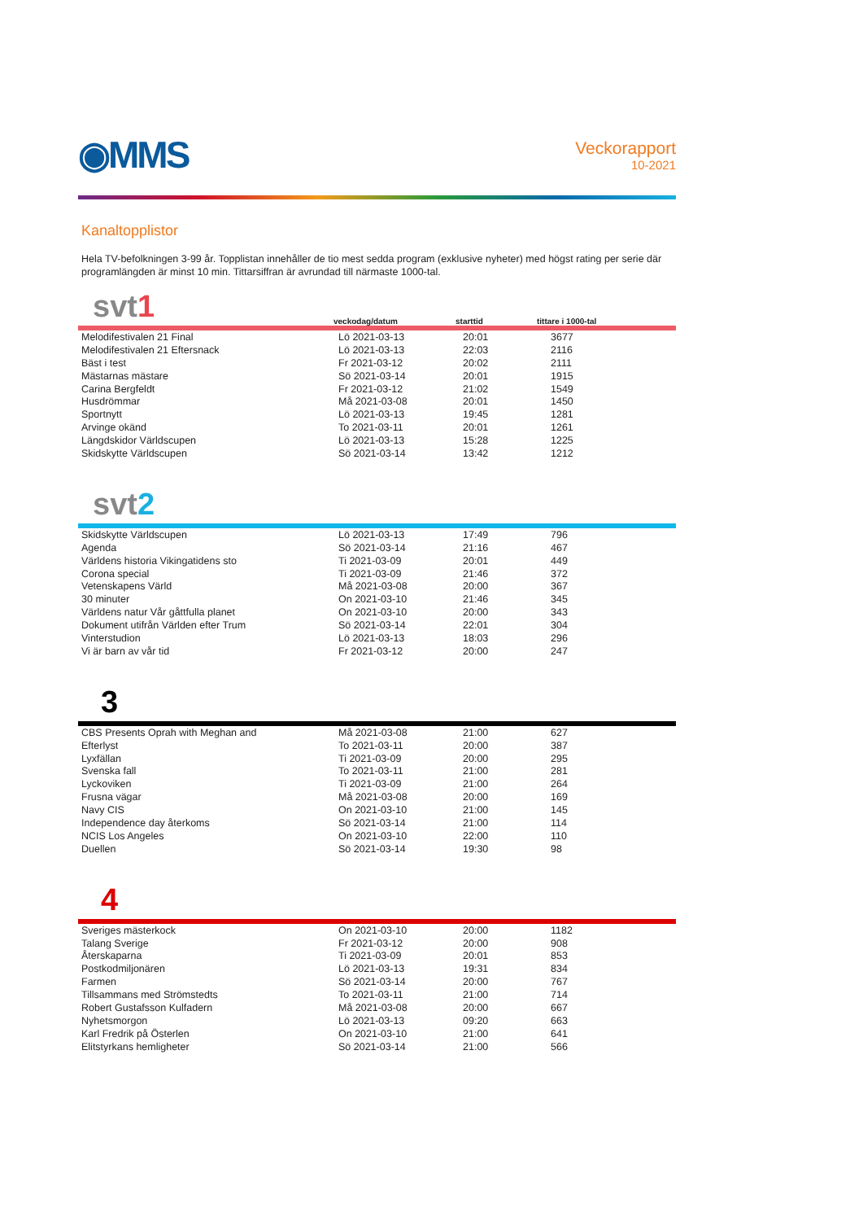◉MMS
Veckorapport
10-2021
Kanaltopplistor
Hela TV-befolkningen 3-99 år. Topplistan innehåller de tio mest sedda program (exklusive nyheter) med högst rating per serie där programlängden är minst 10 min. Tittarsiffran är avrundad till närmaste 1000-tal.
svt1
veckodag/datum starttid tittare i 1000-tal
| Melodifestivalen 21 Final | Lö 2021-03-13 | 20:01 | 3677 |
| Melodifestivalen 21 Eftersnack | Lö 2021-03-13 | 22:03 | 2116 |
| Bäst i test | Fr 2021-03-12 | 20:02 | 2111 |
| Mästarnas mästare | Sö 2021-03-14 | 20:01 | 1915 |
| Carina Bergfeldt | Fr 2021-03-12 | 21:02 | 1549 |
| Husdrömmar | Må 2021-03-08 | 20:01 | 1450 |
| Sportnytt | Lö 2021-03-13 | 19:45 | 1281 |
| Arvinge okänd | To 2021-03-11 | 20:01 | 1261 |
| Längdskidor Världscupen | Lö 2021-03-13 | 15:28 | 1225 |
| Skidskytte Världscupen | Sö 2021-03-14 | 13:42 | 1212 |
svt2
| Skidskytte Världscupen | Lö 2021-03-13 | 17:49 | 796 |
| Agenda | Sö 2021-03-14 | 21:16 | 467 |
| Världens historia Vikingatidens sto | Ti 2021-03-09 | 20:01 | 449 |
| Corona special | Ti 2021-03-09 | 21:46 | 372 |
| Vetenskapens Värld | Må 2021-03-08 | 20:00 | 367 |
| 30 minuter | On 2021-03-10 | 21:46 | 345 |
| Världens natur Vår gåttfulla planet | On 2021-03-10 | 20:00 | 343 |
| Dokument utifrån Världen efter Trum | Sö 2021-03-14 | 22:01 | 304 |
| Vinterstudion | Lö 2021-03-13 | 18:03 | 296 |
| Vi är barn av vår tid | Fr 2021-03-12 | 20:00 | 247 |
3
| CBS Presents Oprah with Meghan and | Må 2021-03-08 | 21:00 | 627 |
| Efterlyst | To 2021-03-11 | 20:00 | 387 |
| Lyxfällan | Ti 2021-03-09 | 20:00 | 295 |
| Svenska fall | To 2021-03-11 | 21:00 | 281 |
| Lyckoviken | Ti 2021-03-09 | 21:00 | 264 |
| Frusna vägar | Må 2021-03-08 | 20:00 | 169 |
| Navy CIS | On 2021-03-10 | 21:00 | 145 |
| Independence day återkoms | Sö 2021-03-14 | 21:00 | 114 |
| NCIS Los Angeles | On 2021-03-10 | 22:00 | 110 |
| Duellen | Sö 2021-03-14 | 19:30 | 98 |
4
| Sveriges mästerkock | On 2021-03-10 | 20:00 | 1182 |
| Talang Sverige | Fr 2021-03-12 | 20:00 | 908 |
| Återskaparna | Ti 2021-03-09 | 20:01 | 853 |
| Postkodmiljonären | Lö 2021-03-13 | 19:31 | 834 |
| Farmen | Sö 2021-03-14 | 20:00 | 767 |
| Tillsammans med Strömstedts | To 2021-03-11 | 21:00 | 714 |
| Robert Gustafsson Kulfadern | Må 2021-03-08 | 20:00 | 667 |
| Nyhetsmorgon | Lö 2021-03-13 | 09:20 | 663 |
| Karl Fredrik på Österlen | On 2021-03-10 | 21:00 | 641 |
| Elitstyrkans hemligheter | Sö 2021-03-14 | 21:00 | 566 |